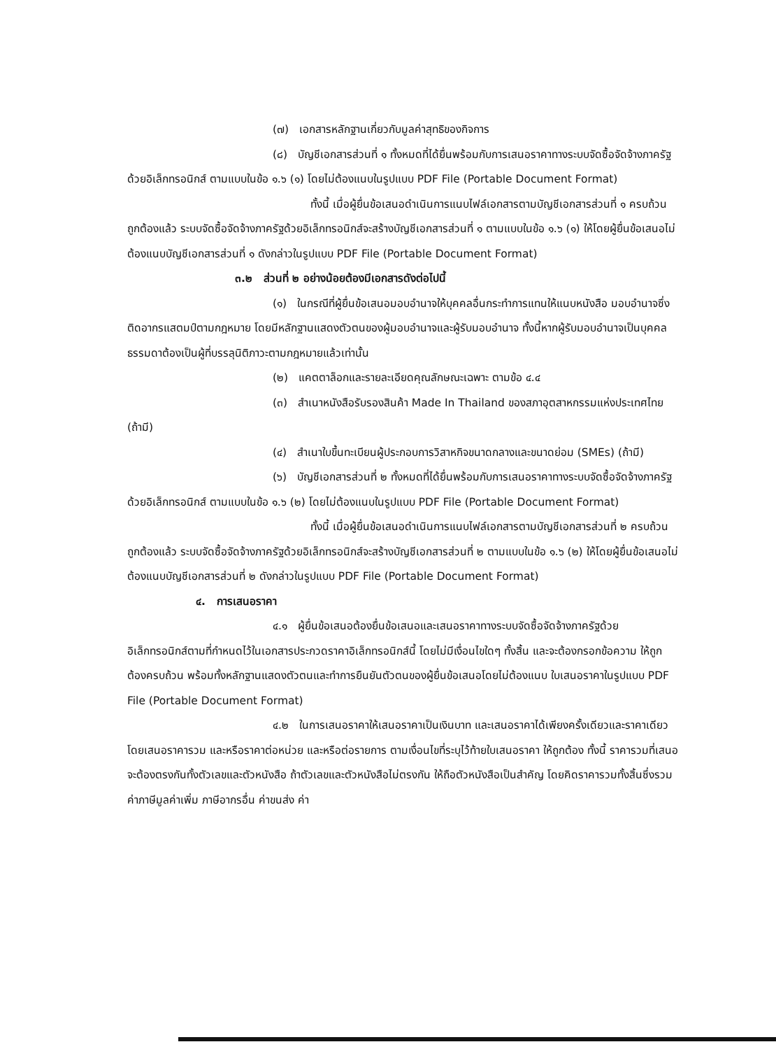(๗) เอกสารหลักฐานเกี่ยวกับมูลค่าสุทธิของกิจการ
(๘) บัญชีเอกสารส่วนที่ ๑ ทั้งหมดที่ได้ยื่นพร้อมกับการเสนอราคาทางระบบจัดซื้อจัดจ้างภาครัฐด้วยอิเล็กทรอนิกส์ ตามแบบในข้อ ๑.๖ (๑) โดยไม่ต้องแนบในรูปแบบ PDF File (Portable Document Format)
ทั้งนี้ เมื่อผู้ยื่นข้อเสนอดำเนินการแนบไฟล์เอกสารตามบัญชีเอกสารส่วนที่ ๑ ครบถ้วน ถูกต้องแล้ว ระบบจัดซื้อจัดจ้างภาครัฐด้วยอิเล็กทรอนิกส์จะสร้างบัญชีเอกสารส่วนที่ ๑ ตามแบบในข้อ ๑.๖ (๑) ให้โดยผู้ยื่นข้อเสนอไม่ต้องแนบบัญชีเอกสารส่วนที่ ๑ ดังกล่าวในรูปแบบ PDF File (Portable Document Format)
๓.๒ ส่วนที่ ๒ อย่างน้อยต้องมีเอกสารดังต่อไปนี้
(๑) ในกรณีที่ผู้ยื่นข้อเสนอมอบอำนาจให้บุคคลอื่นกระทำการแทนให้แนบหนังสือ มอบอำนาจซึ่งติดอากรแสตมป์ตามกฎหมาย โดยมีหลักฐานแสดงตัวตนของผู้มอบอำนาจและผู้รับมอบอำนาจ ทั้งนี้หากผู้รับมอบอำนาจเป็นบุคคลธรรมดาต้องเป็นผู้ที่บรรลุนิติภาวะตามกฎหมายแล้วเท่านั้น
(๒) แคตตาล็อกและรายละเอียดคุณลักษณะเฉพาะ ตามข้อ ๔.๔
(๓) สำเนาหนังสือรับรองสินค้า Made In Thailand ของสภาอุตสาหกรรมแห่งประเทศไทย (ถ้ามี)
(๔) สำเนาใบขึ้นทะเบียนผู้ประกอบการวิสาหกิจขนาดกลางและขนาดย่อม (SMEs) (ถ้ามี)
(๖) บัญชีเอกสารส่วนที่ ๒ ทั้งหมดที่ได้ยื่นพร้อมกับการเสนอราคาทางระบบจัดซื้อจัดจ้างภาครัฐด้วยอิเล็กทรอนิกส์ ตามแบบในข้อ ๑.๖ (๒) โดยไม่ต้องแนบในรูปแบบ PDF File (Portable Document Format)
ทั้งนี้ เมื่อผู้ยื่นข้อเสนอดำเนินการแนบไฟล์เอกสารตามบัญชีเอกสารส่วนที่ ๒ ครบถ้วน ถูกต้องแล้ว ระบบจัดซื้อจัดจ้างภาครัฐด้วยอิเล็กทรอนิกส์จะสร้างบัญชีเอกสารส่วนที่ ๒ ตามแบบในข้อ ๑.๖ (๒) ให้โดยผู้ยื่นข้อเสนอไม่ต้องแนบบัญชีเอกสารส่วนที่ ๒ ดังกล่าวในรูปแบบ PDF File (Portable Document Format)
๔. การเสนอราคา
๔.๑ ผู้ยื่นข้อเสนอต้องยื่นข้อเสนอและเสนอราคาทางระบบจัดซื้อจัดจ้างภาครัฐด้วยอิเล็กทรอนิกส์ตามที่กำหนดไว้ในเอกสารประกวดราคาอิเล็กทรอนิกส์นี้ โดยไม่มีเงื่อนไขใดๆ ทั้งสิ้น และจะต้องกรอกข้อความ ให้ถูกต้องครบถ้วน พร้อมทั้งหลักฐานแสดงตัวตนและทำการยืนยันตัวตนของผู้ยื่นข้อเสนอโดยไม่ต้องแนบ ใบเสนอราคาในรูปแบบ PDF File (Portable Document Format)
๔.๒ ในการเสนอราคาให้เสนอราคาเป็นเงินบาท และเสนอราคาได้เพียงครั้งเดียวและราคาเดียว โดยเสนอราคารวม และหรือราคาต่อหน่วย และหรือต่อรายการ ตามเงื่อนไขที่ระบุไว้ท้ายใบเสนอราคา ให้ถูกต้อง ทั้งนี้ ราคารวมที่เสนอจะต้องตรงกันทั้งตัวเลขและตัวหนังสือ ถ้าตัวเลขและตัวหนังสือไม่ตรงกัน ให้ถือตัวหนังสือเป็นสำคัญ โดยคิดราคารวมทั้งสิ้นซึ่งรวมค่าภาษีมูลค่าเพิ่ม ภาษีอากรอื่น ค่าขนส่ง ค่า